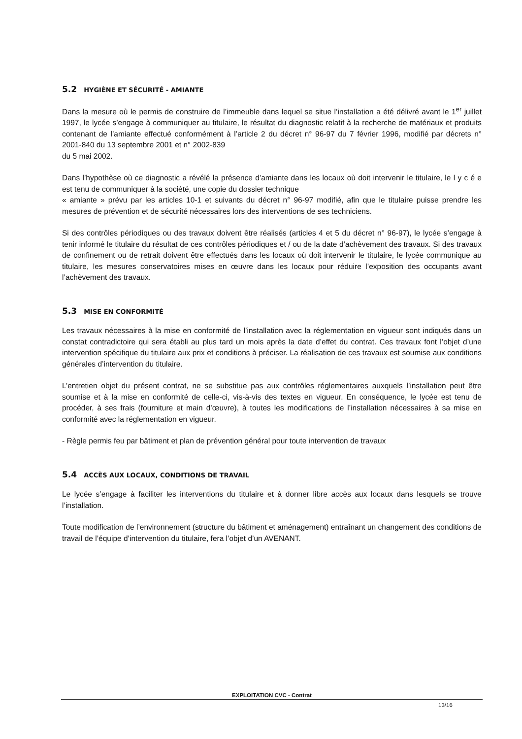5.2 HYGIÈNE ET SÉCURITÉ - AMIANTE
Dans la mesure où le permis de construire de l’immeuble dans lequel se situe l’installation a été délivré avant le 1<sup>er</sup> juillet 1997, le lycée s’engage à communiquer au titulaire, le résultat du diagnostic relatif à la recherche de matériaux et produits contenant de l’amiante effectué conformément à l’article 2 du décret n° 96-97 du 7 février 1996, modifié par décrets n° 2001-840 du 13 septembre 2001 et n° 2002-839
du 5 mai 2002.
Dans l’hypothèse où ce diagnostic a révélé la présence d’amiante dans les locaux où doit intervenir le titulaire, le l y c é e est tenu de communiquer à la société, une copie du dossier technique
« amiante » prévu par les articles 10-1 et suivants du décret n° 96-97 modifié, afin que le titulaire puisse prendre les mesures de prévention et de sécurité nécessaires lors des interventions de ses techniciens.
Si des contrôles périodiques ou des travaux doivent être réalisés (articles 4 et 5 du décret n° 96-97), le lycée s’engage à tenir informé le titulaire du résultat de ces contrôles périodiques et / ou de la date d’achèvement des travaux. Si des travaux de confinement ou de retrait doivent être effectués dans les locaux où doit intervenir le titulaire, le lycée communique au titulaire, les mesures conservatoires mises en œuvre dans les locaux pour réduire l’exposition des occupants avant l’achèvement des travaux.
5.3 MISE EN CONFORMITÉ
Les travaux nécessaires à la mise en conformité de l’installation avec la réglementation en vigueur sont indiqués dans un constat contradictoire qui sera établi au plus tard un mois après la date d’effet du contrat. Ces travaux font l’objet d’une intervention spécifique du titulaire aux prix et conditions à préciser. La réalisation de ces travaux est soumise aux conditions générales d’intervention du titulaire.
L’entretien objet du présent contrat, ne se substitue pas aux contrôles réglementaires auxquels l’installation peut être soumise et à la mise en conformité de celle-ci, vis-à-vis des textes en vigueur. En conséquence, le lycée est tenu de procéder, à ses frais (fourniture et main d’œuvre), à toutes les modifications de l’installation nécessaires à sa mise en conformité avec la réglementation en vigueur.
- Règle permis feu par bâtiment et plan de prévention général pour toute intervention de travaux
5.4 ACCÈS AUX LOCAUX, CONDITIONS DE TRAVAIL
Le lycée s’engage à faciliter les interventions du titulaire et à donner libre accès aux locaux dans lesquels se trouve l’installation.
Toute modification de l’environnement (structure du bâtiment et aménagement) entraînant un changement des conditions de travail de l’équipe d’intervention du titulaire, fera l’objet d’un AVENANT.
EXPLOITATION CVC - Contrat
13/16